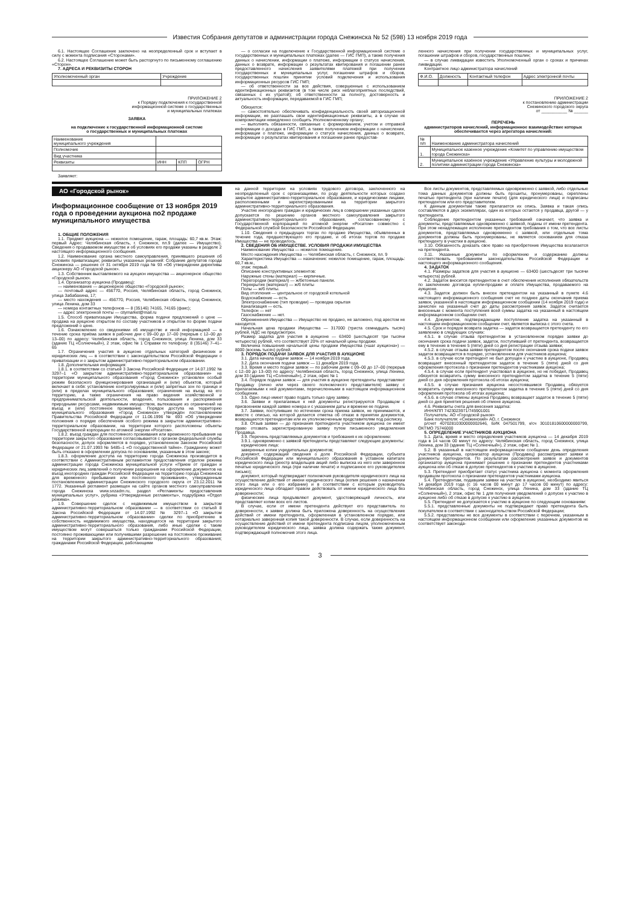Известия Собрания депутатов и администрации города Снежинска № 52 (598) 13 ноября 2019 года
6.1. Настоящее Соглашение заключено на неопределенный срок и вступает в силу с момента подписания «Сторонами».
6.2. Настоящее Соглашение может быть расторгнуто по письменному соглашению «Сторон».
7. АДРЕСА И РЕКВИЗИТЫ СТОРОН
| Уполномоченный орган | Учреждение |
ПРИЛОЖЕНИЕ 2
к Порядку подключения к государственной
информационной системе о государственных
и муниципальных платежах
ЗАЯВКА
на подключение к государственной информационной системе
о государственных и муниципальных платежах
| Наименование муниципального учреждения | | | |
| Полномочие | | | |
| Вид участника | | | |
| Реквизиты | ИНН | КПП | ОГРН |
Заявляет:
— о согласии на подключение к Государственной информационной системе о государственных и муниципальных платежах (далее — ГИС ГМП), а также получения данных о начислении, информации о платеже, информации о статусе начисления, данных о возврате, информации о результатах квитирования и погашении ранее предоставленного начисления заявителями платежей при получении государственных и муниципальных услуг, погашении штрафов и сборов, государственных пошлин принятии условий подключения и использования информационных ресурсов ГИС ГМП;
— об ответственности за все действия, совершенные с использованием идентификационных реквизитов (в том числе риск неблагоприятных последствий, связанных с их утратой); об ответственности за полноту, достоверность и актуальность информации, передаваемой в ГИС ГМП;
Обязуется:
— самостоятельно обеспечивать конфиденциальность своей авторизационной информации, не разглашать свои идентификационные реквизиты, а в случае их компрометации немедленно сообщить Уполномоченному органу;
— выполнять обязанности, связанные с формированием, учетом и отправкой информации о доходах в ГИС ГМП, а также получением информации о начислении, информации о платеже, информации о статусе начисления, данных о возврате, информации о результатах квитирования и погашении ранее предостав-
ленного начисления при получении государственных и муниципальных услуг, погашении штрафов и сборов, государственных пошлин;
— в случае ликвидации известить Уполномоченный орган о сроках и причинах ликвидации.
Контрактное лицо администратора начислений
| Ф.И.О. | Должность | Контактный телефон | Адрес электронной почты |
ПРИЛОЖЕНИЕ 2
к постановлению администрации
Снежинского городского округа
от ___________ № ______
ПЕРЕЧЕНЬ
администраторов начислений, информационное взаимодействие которых обеспечивается через агрегатора начислений:
| № п/п | Наименование администратора начислений |
| 1. | Муниципальное казенное учреждение «Комитет по управлению имуществом города Снежинска» |
| 2. | Муниципальное казённое учреждение «Управление культуры и молодежной политики администрации города Снежинска» |
АО «Городской рынок»
Информационное сообщение от 13 ноября 2019 года о проведении аукциона по2 продаже муниципального имущества
1. ОБЩИЕ ПОЛОЖЕНИЯ
1.1. Предмет аукциона — нежилое помещение, гараж, площадь: 60,7 кв.м. Этаж: первый Адрес: Челябинская область, г. Снежинск, пл.9 (далее — Имущество). Сведения о продаваемом имуществе и об условиях его продажи указаны в разделе 2 настоящего информационного сообщения.
1.2. Наименование органа местного самоуправления, принявшего решения об условиях приватизации; реквизиты указанных решений: Собрание депутатов города Снежинска — решение от 31 октября 2019 года № 93 «Об утверждении директивы акционеру АО «Городской рынок».
1.3. Собственник выставляемого на аукцион имущества — акционерное общество «Городской рынок».
1.4. Организатор аукциона (Продавец):
— наименование — акционерное общество «Городской рынок»;
— почтовый адрес — 456770, Россия, Челябинская область, город Снежинск, улица Забабахина, 17;
— место нахождения — 456770, Россия, Челябинская область, город Снежинск, улица Ленина, дом 33
— номера контактных телефонов — 8 (35146) 74165, 74165 (факс);
— адрес электронной почты — citymarket@mail.ru
1.5. Способ приватизации Имущества, форма подачи предложений о цене — продажа на аукционе открытом по составу участников и открытом по форме подачи предложений о цене.
1.6. Ознакомление со сведениями об имуществе и иной информацией — в течение срока приёма заявок в рабочие дни с 09–00 до 17–00 (перерыв с 12–00 до 13–00) по адресу: Челябинская область, город Снежинск, улица Ленина, дом 33 (здание ТЦ «Солнечный»), 2 этаж, офис № 1 Справки по телефону: 8 (35146) 7–41–65
1.7. Ограничения участия в аукционе отдельных категорий физических и юридических лиц — в соответствии с законодательством Российской Федерации о приватизации и о закрытом административно-территориальном образовании.
1.8. Дополнительная информация:
1.8.1. в соответствии со статьей 3 Закона Российской Федерации от 14.07.1992 № 3297–1 «О закрытом административно-территориальном образовании» на территории муниципального образования «Город Снежинск» установлен особый режим безопасного функционирования организаций и (или) объектов, который включает в себя: установление контролируемых и (или) запретных зон по границе и (или) в пределах муниципального образования; ограничения на въезд на его территорию, а также ограничения на право ведения хозяйственной и предпринимательской деятельности, владения, пользования и распоряжения природными ресурсами, недвижимым имуществом, вытекающие из ограничений на въезд и (или) постоянное проживание. Порядок доступа на территорию муниципального образования «Город Снежинск» утверждён постановлением Правительства Российской Федерации от 11.06.1996 № 693 «Об утверждении положения о порядке обеспечения особого режима в закрытом административно-территориальном образовании, на территории которого расположены объекты Государственной корпорации по атомной энергии «Росатом».
1.8.2. въезд граждан для постоянного проживания или временного пребывания на территории закрытого образования согласовывается с органом федеральной службы безопасности, допуск оформляется в порядке, установленном Законом Российской Федерации от 21.07.1993 № 5485–1 «О государственной тайне». Гражданину может быть отказано в оформлении допуска по основаниям, указанным в этом законе;
1.8.3. оформление доступа на территорию города Снежинска производится в соответствии с Административным регламентом предоставления отделом режима администрации города Снежинска муниципальной услуги «Прием от граждан и юридических лиц заявлений о получении разрешения на оформление документов на въезд иногородних граждан Российской Федерации на территорию города Снежинска для временного пребывания или постоянного проживания», утвержденным постановлением администрации Снежинского городского округа от 23.12.2011 № 1772. Указанный регламент размещен на сайте органов местного самоуправления города Снежинска www.snzadm.ru, раздел «Регламенты предоставления муниципальных услуг», рубрика «Утвержденные регламенты», подрубрика «Отдел режима».
1.9. Совершение сделок с недвижимым имуществом в закрытом административно-территориальном образовании — в соответствии со статьей 8 Закона Российской Федерации от 14.07.1992 № 3297–1 «О закрытом административно-территориальном образовании» сделки по приобретению в собственность недвижимого имущества, находящегося на территории закрытого административно-территориального образования, либо иные сделки с таким имуществом могут совершаться только гражданами Российской Федерации, постоянно проживающими или получившими разрешение на постоянное проживание на территории закрытого административно-территориального образования; гражданами Российской Федерации, работающими
на данной территории на условиях трудового договора, заключенного на неопределенный срок с организациями, по роду деятельности которых создано закрытое административно-территориальное образование, и юридическими лицами, расположенными и зарегистрированными на территории закрытого административно-территориального образования.
Участие иногородних граждан и юридических лиц в совершении указанных сделок допускается по решению органов местного самоуправления закрытого административно-территориального образования, согласованному с Государственной корпорацией по атомной энергии «Росатом» совместно с Федеральной службой безопасности Российской Федерации.
1.10. Сведения о предыдущих торгах по продаже Имущества, объявленных в течение года, предшествующего его продаже, и об итогах торгов по продаже Имущества — не проводилось.
2. СВЕДЕНИЯ ОБ ИМУЩЕСТВЕ. УСЛОВИЯ ПРОДАЖИ ИМУЩЕСТВА
Наименование Имущества — нежилое помещение.
Место нахождения Имущества — Челябинская область, г. Снежинск, пл. 9
Характеристика Имущества — назначение: нежилое помещение, гараж, площадь: 60,7 кв.м.,
этаж: первый.
Описание конструктивных элементов:
Наружные стены (материал) — кирпичные.
Перегородки (материал) — ж/бетонные панели.
Перекрытие (материал) — ж/б плиты
Полы — ж/б плиты.
Вид отопления — центральное от городской котельной
Водоснабжение — есть
Электроснабжение (тип проводки) — проводка скрытая
Канализация — есть.
Телефон — нет
Газоснабжение — нет.
Обременения Имущества — Имущество не продано, не заложено, под арестом не находится.
Начальная цена продажи Имущества — 317000 (триста семнадцать тысяч) рублей, НДС не предусмотрен.
Размер задатка для участия в аукционе — 63400 (шестьдесят три тысячи четыреста) рублей, что соответствует 20% от начальной цены продажи.
Величина повышения начальной цены продажи Имущества («шаг аукциона») — 8000 (восемь тысяч) рублей.
3. ПОРЯДОК ПОДАЧИ ЗАЯВОК ДЛЯ УЧАСТИЯ В АУКЦИОНЕ
3.1. Дата начала подачи заявок — 14 ноября 2019 года.
3.2. Дата окончания подачи заявок — 11 декабря 2019 года.
3.3. Время и место подачи заявок — по рабочим дням с 09–00 до 17–00 (перерыв с 12–00 до 13–00) по адресу: Челябинская область, город Снежинск, улица Ленина, дом 33 (здание ТЦ «Солнечный»), 2 этаж, офис № 1
3.4. Порядок подачи заявок — для участия в аукционе претенденты представляют Продавцу (лично или через своего полномочного представителя) заявку с прилагаемыми к ней документами, перечисленными в настоящем информационном сообщении.
3.5. Одно лицо имеет право подать только одну заявку.
3.6. Заявки и прилагаемые к ней документы регистрируются Продавцом с присвоением каждой заявке номера и с указанием даты и времени ее подачи.
3.7. Заявки, поступившие по истечении срока приема заявок, не принимаются, и вместе с описью, на которой делается отметка об отказе в принятии документов, возвращаются претендентам или их уполномоченным представителям под расписку.
3.8. Отзыв заявки — до признания претендента участником аукциона он имеет право отозвать зарегистрированную заявку путем письменного уведомления Продавца.
3.9. Перечень представляемых документов и требования к их оформлению:
3.9.1. одновременно с заявкой претенденты представляют следующие документы:
юридические лица:
заверенные копии учредительных документов;
документ, содержащий сведения о доле Российской Федерации, субъекта Российской Федерации или муниципального образования в уставном капитале юридического лица (реестр владельцев акций либо выписка из него или заверенное печатью юридического лица (при наличии печати) и подписанное его руководителем письмо);
документ, который подтверждает полномочия руководителя юридического лица на осуществление действий от имени юридического лица (копия решения о назначении этого лица или о его избрании) и в соответствии с которым руководитель юридического лица обладает правом действовать от имени юридического лица без доверенности;
физические лица предъявляют документ, удостоверяющий личность, или представляют копии всех его листов.
В случае, если от имени претендента действует его представитель по доверенности, к заявке должна быть приложена доверенность на осуществление действий от имени претендента, оформленная в установленном порядке, или нотариально заверенная копия такой доверенности. В случае, если доверенность на осуществление действий от имени претендента подписана лицом, уполномоченным руководителем юридического лица, заявка должна содержать также документ, подтверждающий полномочия этого лица.
Все листы документов, представляемых одновременно с заявкой, либо отдельные тома данных документов должны быть прошиты, пронумерованы, скреплены печатью претендента (при наличии печати) (для юридического лица) и подписаны претендентом или его представителем.
К данным документам также прилагается их опись. Заявка и такая опись составляются в двух экземплярах, один из которых остается у продавца, другой — у претендента.
Соблюдение претендентом указанных требований означает, что заявка и документы, представляемые одновременно с заявкой, поданы от имени претендента. При этом ненадлежащее исполнение претендентом требования о том, что все листы документов, представляемых одновременно с заявкой, или отдельные тома документов должны быть пронумерованы, не является основанием для отказа претенденту в участии в аукционе.
3.10. Обязанность доказать свое право на приобретение Имущества возлагается на претендента.
3.11. Указанные документы по оформлению и содержанию должны соответствовать требованиям законодательства Российской Федерации и настоящего информационного сообщения.
4. ЗАДАТОК
4.1. Размеры задатков для участия в аукционе — 63400 (шестьдесят три тысячи четыреста) рублей.
4.2. Задаток вносится претендентом в счет обеспечения исполнения обязательств по заключению договора купли-продажи и оплате Имущества, продаваемого на аукционе.
4.3. Задаток должен быть внесен претендентом на указанный в пункте 4.6 настоящего информационного сообщения счет не позднее даты окончания приема заявок, указанной в настоящем информационном сообщении (14 ноября 2019 года) и зачислен на указанный счет до даты рассмотрения заявок. Задаток считается внесенным с момента поступления всей суммы задатка на указанный в настоящем информационном сообщении счет.
4.4. Документом, подтверждающим поступление задатка на указанный в настоящем информационном сообщении счет, является выписка с этого счета.
4.5. Срок и порядок возврата задатка — задаток возвращается претенденту по его заявлению в следующих случаях:
4.5.1. в случае отзыва претендентом в установленном порядке заявки до окончания срока подачи заявок, задаток, поступивший от претендента, возвращается ему в течение в течение 5 (пяти) дней со дня регистрации отзыва заявки;
4.5.2. в случае отзыва заявки претендентом после окончания срока подачи заявок задаток возвращается в порядке, установленном для участников аукциона;
4.5.3. в случае если претендент не был допущен к участию в аукционе, Продавец возвращает внесенный претендентом задаток в течение 5 (пяти) дней со дня оформления протокола о признании претендентов участниками аукциона;
4.5.4. в случае если претендент участвовал в аукционе, но не победил, Продавец обязуется возвратить сумму внесенного претендентом задатка в течение 5 (пяти) дней со дня оформления протокола об итогах аукциона;
4.5.5. в случае признания аукциона несостоявшимся Продавец обязуется возвратить сумму внесенного претендентом задатка в течение 5 (пяти) дней со дня оформления протокола об итогах аукциона;
4.5.6. в случае отмены аукциона Продавец возвращает задаток в течение 5 (пяти) дней со дня принятия решения об отмене аукциона.
4.6. Реквизиты счета для внесения задатка:
ИНН/КПП 7423023971/745901001
Получатель: АО «Городской рынок»
Банк получателя: «Снежинский» АО, г. Снежинск
р/счет 40702810300000002646, БИК 047501799, к/сч 30101810600000000799, ОКТМО 75746000
5. ОПРЕДЕЛЕНИЕ УЧАСТНИКОВ АУКЦИОНА
5.1. Дата, время и место определения участников аукциона — 14 декабря 2019 года в 14 часов 00 минут по адресу: Челябинская область, город Снежинск, улица Ленина, дом 33 (здание ТЦ «Солнечный»), 2 этаж, офис № 1.
5.2. В указанный в настоящем информационном сообщении день определения участников аукциона, организатор аукциона (Продавец) рассматривает заявки и документы претендентов. По результатам рассмотрения заявок и документов организатор аукциона принимает решение о признании претендентов участниками аукциона или об отказе в допуске претендентов к участию в аукционе.
5.3. Претендент приобретает статус участника аукциона с момента оформления продавцом протокола о признании претендентов участниками аукциона.
5.4. Претендентам, подавшим заявки на участие в аукционе, необходимо явиться 14 декабря 2019 года (с 16 часов 00 минут до 17 часов 00 минут) по адресу: Челябинская область, город Снежинск, улица Ленина, дом 33 (здание ТЦ «Солнечный»), 2 этаж, офис № 1 для получения уведомлений о допуске к участию в аукционе либо об отказе в допуске к участию в аукционе.
5.5. Претендент не допускается к участию в аукционе по следующим основаниям:
5.5.1. представленные документы не подтверждают право претендента быть покупателем в соответствии с законодательством Российской Федерации;
5.5.2. представлены не все документы в соответствии с перечнем, указанным в настоящем информационном сообщении или оформление указанных документов не соответствует законода-
3